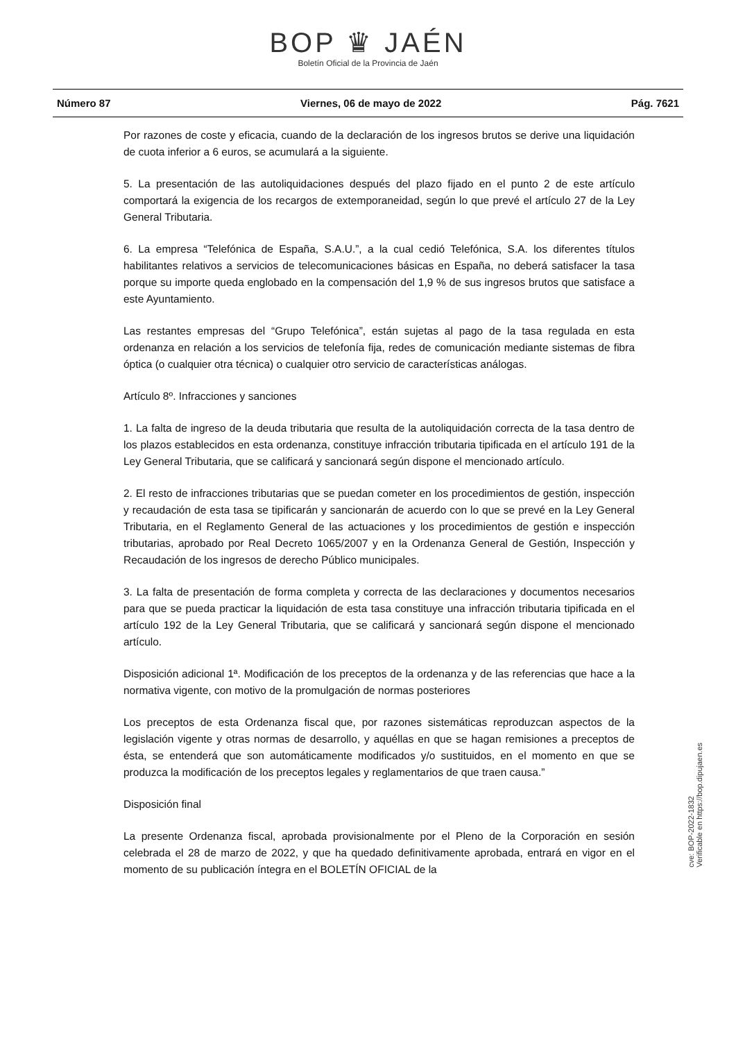BOP ♛ JAÉN
Boletín Oficial de la Provincia de Jaén
Número 87 Viernes, 06 de mayo de 2022 Pág. 7621
Por razones de coste y eficacia, cuando de la declaración de los ingresos brutos se derive una liquidación de cuota inferior a 6 euros, se acumulará a la siguiente.
5. La presentación de las autoliquidaciones después del plazo fijado en el punto 2 de este artículo comportará la exigencia de los recargos de extemporaneidad, según lo que prevé el artículo 27 de la Ley General Tributaria.
6. La empresa “Telefónica de España, S.A.U.”, a la cual cedió Telefónica, S.A. los diferentes títulos habilitantes relativos a servicios de telecomunicaciones básicas en España, no deberá satisfacer la tasa porque su importe queda englobado en la compensación del 1,9 % de sus ingresos brutos que satisface a este Ayuntamiento.
Las restantes empresas del “Grupo Telefónica”, están sujetas al pago de la tasa regulada en esta ordenanza en relación a los servicios de telefonía fija, redes de comunicación mediante sistemas de fibra óptica (o cualquier otra técnica) o cualquier otro servicio de características análogas.
Artículo 8º. Infracciones y sanciones
1. La falta de ingreso de la deuda tributaria que resulta de la autoliquidación correcta de la tasa dentro de los plazos establecidos en esta ordenanza, constituye infracción tributaria tipificada en el artículo 191 de la Ley General Tributaria, que se calificará y sancionará según dispone el mencionado artículo.
2. El resto de infracciones tributarias que se puedan cometer en los procedimientos de gestión, inspección y recaudación de esta tasa se tipificarán y sancionarán de acuerdo con lo que se prevé en la Ley General Tributaria, en el Reglamento General de las actuaciones y los procedimientos de gestión e inspección tributarias, aprobado por Real Decreto 1065/2007 y en la Ordenanza General de Gestión, Inspección y Recaudación de los ingresos de derecho Público municipales.
3. La falta de presentación de forma completa y correcta de las declaraciones y documentos necesarios para que se pueda practicar la liquidación de esta tasa constituye una infracción tributaria tipificada en el artículo 192 de la Ley General Tributaria, que se calificará y sancionará según dispone el mencionado artículo.
Disposición adicional 1ª. Modificación de los preceptos de la ordenanza y de las referencias que hace a la normativa vigente, con motivo de la promulgación de normas posteriores
Los preceptos de esta Ordenanza fiscal que, por razones sistemáticas reproduzcan aspectos de la legislación vigente y otras normas de desarrollo, y aquéllas en que se hagan remisiones a preceptos de ésta, se entenderá que son automáticamente modificados y/o sustituidos, en el momento en que se produzca la modificación de los preceptos legales y reglamentarios de que traen causa.”
Disposición final
La presente Ordenanza fiscal, aprobada provisionalmente por el Pleno de la Corporación en sesión celebrada el 28 de marzo de 2022, y que ha quedado definitivamente aprobada, entrará en vigor en el momento de su publicación íntegra en el BOLETÍN OFICIAL de la
cve: BOP-2022-1832
Verificable en https://bop.dipujaen.es